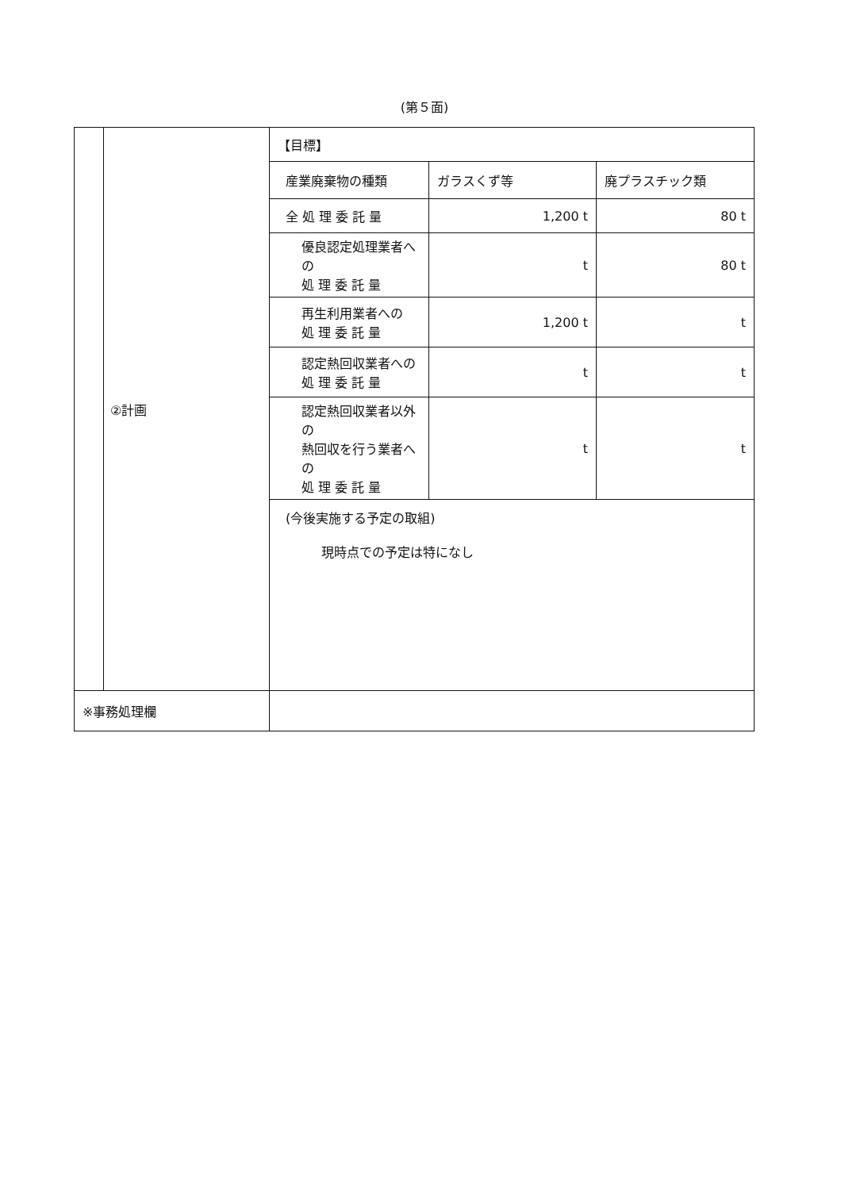(第５面)
| | ②計画 | / 【目標】 / / / / 産業廃棄物の種類 / ガラスくず等 / 廃プラスチック類 / / 全 処 理 委 託 量 / 1,200 t / 80 t / / 優良認定処理業者への 処 理 委 託 量 / t / 80 t / / 再生利用業者への 処 理 委 託 量 / 1,200 t / t / / 認定熱回収業者への 処 理 委 託 量 / t / t / / 認定熱回収業者以外の 熱回収を行う業者への 処 理 委 託 量 / t / t / (今後実施する予定の取組) 現時点での予定は特になし |
| ※事務処理欄 | | |